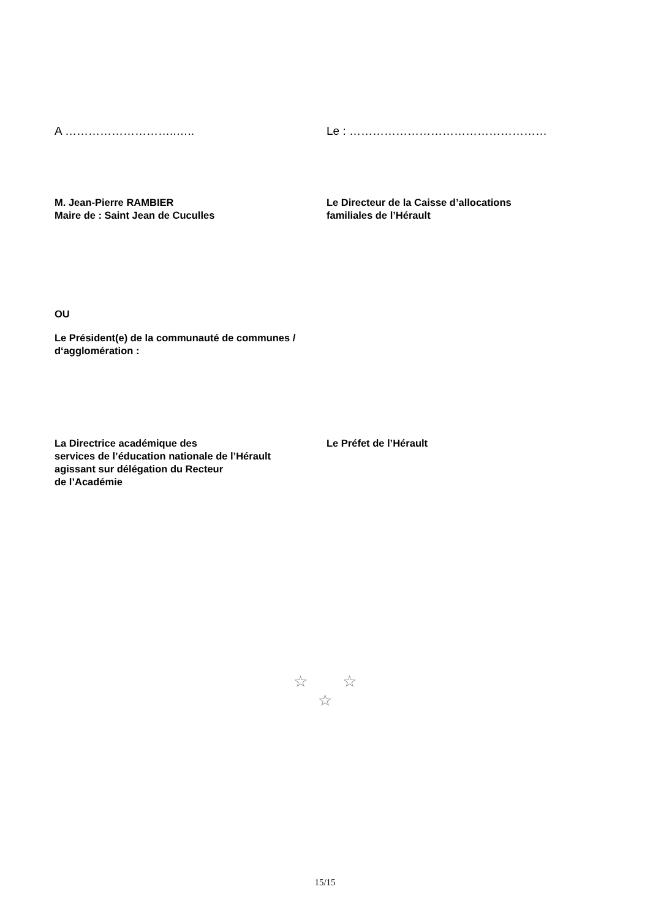A ………………………..….. Le : ……………………………………………
M. Jean-Pierre RAMBIER
Maire de : Saint Jean de Cuculles
Le Directeur de la Caisse d’allocations
familiales de l’Hérault
OU
Le Président(e) de la communauté de communes /
d‘agglomération :
La Directrice académique des
services de l’éducation nationale de l’Hérault
agissant sur délégation du Recteur
de l’Académie
Le Préfet de l’Hérault
☆ ☆
☆
15/15